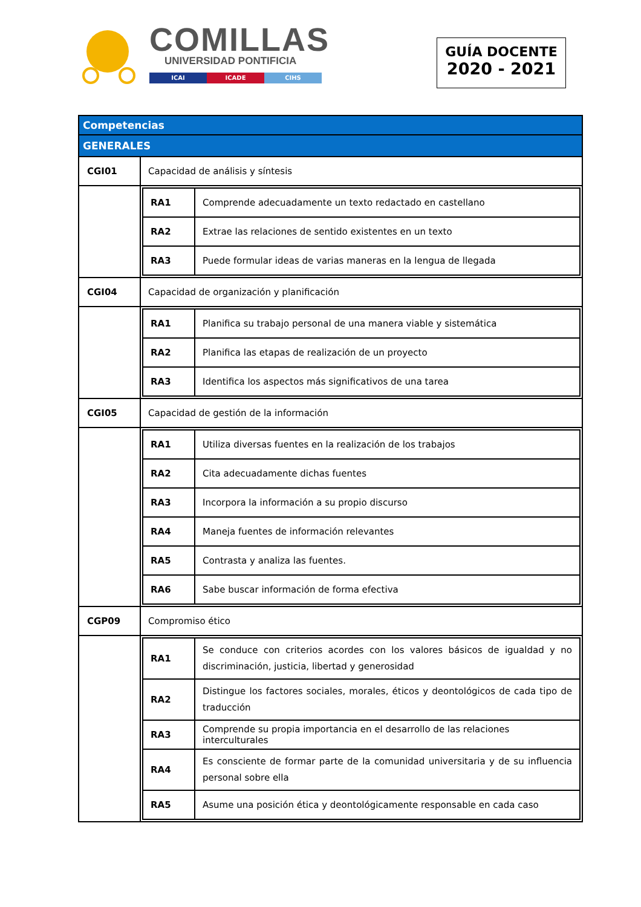COMILLAS
UNIVERSIDAD PONTIFICIA
ICAI ICADE CIHS
GUÍA DOCENTE
2020 - 2021
| Competencias | |
| GENERALES | |
| CGI01 | Capacidad de análisis y síntesis |
| | / RA1 / Comprende adecuadamente un texto redactado en castellano / / RA2 / Extrae las relaciones de sentido existentes en un texto / / RA3 / Puede formular ideas de varias maneras en la lengua de llegada / |
| CGI04 | Capacidad de organización y planificación |
| | / RA1 / Planifica su trabajo personal de una manera viable y sistemática / / RA2 / Planifica las etapas de realización de un proyecto / / RA3 / Identifica los aspectos más significativos de una tarea / |
| CGI05 | Capacidad de gestión de la información |
| | / RA1 / Utiliza diversas fuentes en la realización de los trabajos / / RA2 / Cita adecuadamente dichas fuentes / / RA3 / Incorpora la información a su propio discurso / / RA4 / Maneja fuentes de información relevantes / / RA5 / Contrasta y analiza las fuentes. / / RA6 / Sabe buscar información de forma efectiva / |
| CGP09 | Compromiso ético |
| | / RA1 / Se conduce con criterios acordes con los valores básicos de igualdad y no discriminación, justicia, libertad y generosidad / / RA2 / Distingue los factores sociales, morales, éticos y deontológicos de cada tipo de traducción / / RA3 / Comprende su propia importancia en el desarrollo de las relaciones interculturales / / RA4 / Es consciente de formar parte de la comunidad universitaria y de su influencia personal sobre ella / / RA5 / Asume una posición ética y deontológicamente responsable en cada caso / |